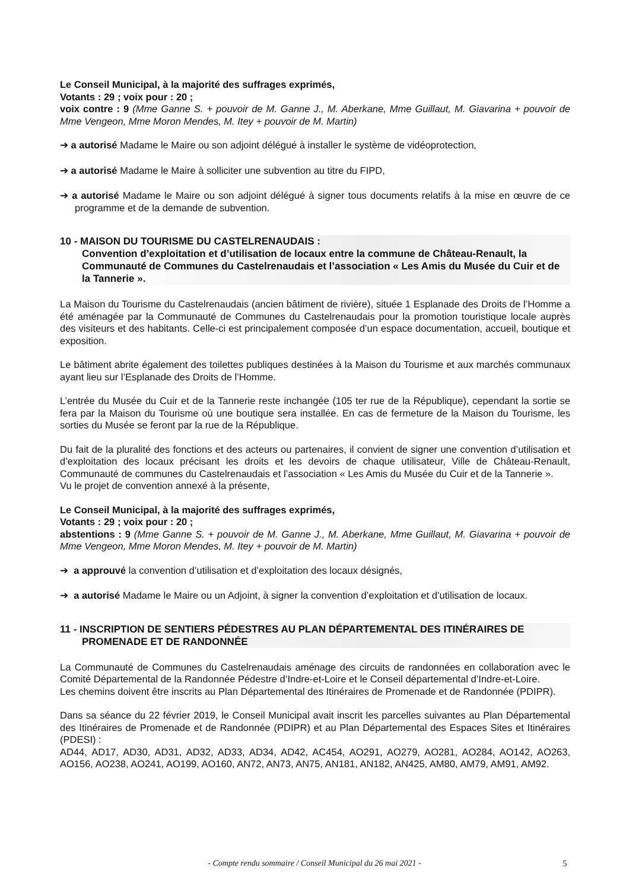Le Conseil Municipal, à la majorité des suffrages exprimés,
Votants : 29 ; voix pour : 20 ;
voix contre : 9 (Mme Ganne S. + pouvoir de M. Ganne J., M. Aberkane, Mme Guillaut, M. Giavarina + pouvoir de Mme Vengeon, Mme Moron Mendes, M. Itey + pouvoir de M. Martin)
➔ a autorisé Madame le Maire ou son adjoint délégué à installer le système de vidéoprotection,
➔ a autorisé Madame le Maire à solliciter une subvention au titre du FIPD,
➔ a autorisé Madame le Maire ou son adjoint délégué à signer tous documents relatifs à la mise en œuvre de ce programme et de la demande de subvention.
10 - MAISON DU TOURISME DU CASTELRENAUDAIS :
Convention d’exploitation et d’utilisation de locaux entre la commune de Château-Renault, la Communauté de Communes du Castelrenaudais et l’association « Les Amis du Musée du Cuir et de la Tannerie ».
La Maison du Tourisme du Castelrenaudais (ancien bâtiment de rivière), située 1 Esplanade des Droits de l’Homme a été aménagée par la Communauté de Communes du Castelrenaudais pour la promotion touristique locale auprès des visiteurs et des habitants. Celle-ci est principalement composée d’un espace documentation, accueil, boutique et exposition.
Le bâtiment abrite également des toilettes publiques destinées à la Maison du Tourisme et aux marchés communaux ayant lieu sur l’Esplanade des Droits de l’Homme.
L’entrée du Musée du Cuir et de la Tannerie reste inchangée (105 ter rue de la République), cependant la sortie se fera par la Maison du Tourisme où une boutique sera installée. En cas de fermeture de la Maison du Tourisme, les sorties du Musée se feront par la rue de la République.
Du fait de la pluralité des fonctions et des acteurs ou partenaires, il convient de signer une convention d’utilisation et d’exploitation des locaux précisant les droits et les devoirs de chaque utilisateur, Ville de Château-Renault, Communauté de communes du Castelrenaudais et l’association « Les Amis du Musée du Cuir et de la Tannerie ».
Vu le projet de convention annexé à la présente,
Le Conseil Municipal, à la majorité des suffrages exprimés,
Votants : 29 ; voix pour : 20 ;
abstentions : 9 (Mme Ganne S. + pouvoir de M. Ganne J., M. Aberkane, Mme Guillaut, M. Giavarina + pouvoir de Mme Vengeon, Mme Moron Mendes, M. Itey + pouvoir de M. Martin)
➔ a approuvé la convention d’utilisation et d’exploitation des locaux désignés,
➔ a autorisé Madame le Maire ou un Adjoint, à signer la convention d’exploitation et d’utilisation de locaux.
11 - INSCRIPTION DE SENTIERS PÉDESTRES AU PLAN DÉPARTEMENTAL DES ITINÉRAIRES DE PROMENADE ET DE RANDONNÉE
La Communauté de Communes du Castelrenaudais aménage des circuits de randonnées en collaboration avec le Comité Départemental de la Randonnée Pédestre d’Indre-et-Loire et le Conseil départemental d’Indre-et-Loire.
Les chemins doivent être inscrits au Plan Départemental des Itinéraires de Promenade et de Randonnée (PDIPR).
Dans sa séance du 22 février 2019, le Conseil Municipal avait inscrit les parcelles suivantes au Plan Départemental des Itinéraires de Promenade et de Randonnée (PDIPR) et au Plan Départemental des Espaces Sites et Itinéraires (PDESI) :
AD44, AD17, AD30, AD31, AD32, AD33, AD34, AD42, AC454, AO291, AO279, AO281, AO284, AO142, AO263, AO156, AO238, AO241, AO199, AO160, AN72, AN73, AN75, AN181, AN182, AN425, AM80, AM79, AM91, AM92.
- Compte rendu sommaire / Conseil Municipal du 26 mai 2021 - 5